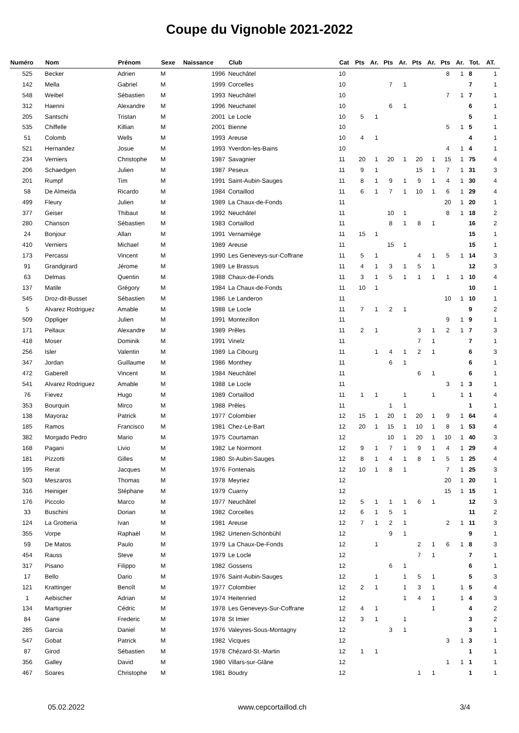Coupe du Vignoble 2021-2022
| Numéro | Nom | Prénom | Sexe | Naissance | Club | Cat | Pts | Ar. | Pts | Ar. | Pts | Ar. | Pts | Ar. | Tot. | AT. |
| --- | --- | --- | --- | --- | --- | --- | --- | --- | --- | --- | --- | --- | --- | --- | --- | --- |
| 525 | Becker | Adrien | M | 1996 | Neuchâtel | 10 | | | | | | | 8 | 1 | 8 | 1 |
| 142 | Mella | Gabriel | M | 1999 | Corcelles | 10 | | | 7 | 1 | | | | | 7 | 1 |
| 548 | Weibel | Sébastien | M | 1993 | Neuchâtel | 10 | | | | | | | 7 | 1 | 7 | 1 |
| 312 | Haenni | Alexandre | M | 1996 | Neuchatel | 10 | | | 6 | 1 | | | | | 6 | 1 |
| 205 | Santschi | Tristan | M | 2001 | Le Locle | 10 | 5 | 1 | | | | | | | 5 | 1 |
| 535 | Chiffelle | Killian | M | 2001 | Bienne | 10 | | | | | | | 5 | 1 | 5 | 1 |
| 51 | Colomb | Wells | M | 1993 | Areuse | 10 | 4 | 1 | | | | | | | 4 | 1 |
| 521 | Hernandez | Josue | M | 1993 | Yverdon-les-Bains | 10 | | | | | | | 4 | 1 | 4 | 1 |
| 234 | Verniers | Christophe | M | 1987 | Savagnier | 11 | 20 | 1 | 20 | 1 | 20 | 1 | 15 | 1 | 75 | 4 |
| 206 | Schaedgen | Julien | M | 1987 | Peseux | 11 | 9 | 1 | | | 15 | 1 | 7 | 1 | 31 | 3 |
| 201 | Rumpf | Tim | M | 1991 | Saint-Aubin-Sauges | 11 | 8 | 1 | 9 | 1 | 9 | 1 | 4 | 1 | 30 | 4 |
| 58 | De Almeida | Ricardo | M | 1984 | Cortaillod | 11 | 6 | 1 | 7 | 1 | 10 | 1 | 6 | 1 | 29 | 4 |
| 499 | Fleury | Julien | M | 1989 | La Chaux-de-Fonds | 11 | | | | | | | 20 | 1 | 20 | 1 |
| 377 | Geiser | Thibaut | M | 1992 | Neuchâtel | 11 | | | 10 | 1 | | | 8 | 1 | 18 | 2 |
| 280 | Chanson | Sébastien | M | 1983 | Cortaillod | 11 | | | 8 | 1 | 8 | 1 | | | 16 | 2 |
| 24 | Bonjour | Allan | M | 1991 | Vernamiège | 11 | 15 | 1 | | | | | | | 15 | 1 |
| 410 | Verniers | Michael | M | 1989 | Areuse | 11 | | | 15 | 1 | | | | | 15 | 1 |
| 173 | Percassi | Vincent | M | 1990 | Les Geneveys-sur-Coffrane | 11 | 5 | 1 | | | 4 | 1 | 5 | 1 | 14 | 3 |
| 91 | Grandgirard | Jérome | M | 1989 | Le Brassus | 11 | 4 | 1 | 3 | 1 | 5 | 1 | | | 12 | 3 |
| 63 | Delmas | Quentin | M | 1988 | Chaux-de-Fonds | 11 | 3 | 1 | 5 | 1 | 1 | 1 | 1 | 1 | 10 | 4 |
| 137 | Matile | Grégory | M | 1984 | La Chaux-de-Fonds | 11 | 10 | 1 | | | | | | | 10 | 1 |
| 545 | Droz-dit-Busset | Sébastien | M | 1986 | Le Landeron | 11 | | | | | | | 10 | 1 | 10 | 1 |
| 5 | Alvarez Rodriguez | Amable | M | 1988 | Le Locle | 11 | 7 | 1 | 2 | 1 | | | | | 9 | 2 |
| 509 | Oppliger | Julien | M | 1991 | Montezillon | 11 | | | | | | | 9 | 1 | 9 | 1 |
| 171 | Pellaux | Alexandre | M | 1989 | Prêles | 11 | 2 | 1 | | | 3 | 1 | 2 | 1 | 7 | 3 |
| 418 | Moser | Dominik | M | 1991 | Vinelz | 11 | | | | | 7 | 1 | | | 7 | 1 |
| 256 | Isler | Valentin | M | 1989 | La Cibourg | 11 | | 1 | 4 | 1 | 2 | 1 | | | 6 | 3 |
| 347 | Jordan | Guillaume | M | 1986 | Monthey | 11 | | | 6 | 1 | | | | | 6 | 1 |
| 472 | Gaberell | Vincent | M | 1984 | Neuchâtel | 11 | | | | | 6 | 1 | | | 6 | 1 |
| 541 | Alvarez Rodriguez | Amable | M | 1988 | Le Locle | 11 | | | | | | | 3 | 1 | 3 | 1 |
| 76 | Fievez | Hugo | M | 1989 | Cortaillod | 11 | 1 | 1 | | 1 | | 1 | | 1 | 1 | 4 |
| 353 | Bourquin | Mirco | M | 1988 | Prêles | 11 | | | 1 | 1 | | | | | 1 | 1 |
| 138 | Mayoraz | Patrick | M | 1977 | Colombier | 12 | 15 | 1 | 20 | 1 | 20 | 1 | 9 | 1 | 64 | 4 |
| 185 | Ramos | Francisco | M | 1981 | Chez-Le-Bart | 12 | 20 | 1 | 15 | 1 | 10 | 1 | 8 | 1 | 53 | 4 |
| 382 | Morgado Pedro | Mario | M | 1975 | Courtaman | 12 | | | 10 | 1 | 20 | 1 | 10 | 1 | 40 | 3 |
| 168 | Pagani | Livio | M | 1982 | Le Noirmont | 12 | 9 | 1 | 7 | 1 | 9 | 1 | 4 | 1 | 29 | 4 |
| 181 | Pizzotti | Gilles | M | 1980 | St-Aubin-Sauges | 12 | 8 | 1 | 4 | 1 | 8 | 1 | 5 | 1 | 25 | 4 |
| 195 | Rerat | Jacques | M | 1976 | Fontenais | 12 | 10 | 1 | 8 | 1 | | | 7 | 1 | 25 | 3 |
| 503 | Meszaros | Thomas | M | 1978 | Meyriez | 12 | | | | | | | 20 | 1 | 20 | 1 |
| 316 | Heiniger | Stéphane | M | 1979 | Cuarny | 12 | | | | | | | 15 | 1 | 15 | 1 |
| 176 | Piccolo | Marco | M | 1977 | Neuchâtel | 12 | 5 | 1 | 1 | 1 | 6 | 1 | | | 12 | 3 |
| 33 | Buschini | Dorian | M | 1982 | Corcelles | 12 | 6 | 1 | 5 | 1 | | | | | 11 | 2 |
| 124 | La Grotteria | Ivan | M | 1981 | Areuse | 12 | 7 | 1 | 2 | 1 | | | 2 | 1 | 11 | 3 |
| 355 | Vorpe | Raphaël | M | 1982 | Urtenen-Schönbühl | 12 | | | 9 | 1 | | | | | 9 | 1 |
| 59 | De Matos | Paulo | M | 1979 | La Chaux-De-Fonds | 12 | | 1 | | | 2 | 1 | 6 | 1 | 8 | 3 |
| 454 | Rauss | Steve | M | 1979 | Le Locle | 12 | | | | | 7 | 1 | | | 7 | 1 |
| 317 | Pisano | Filippo | M | 1982 | Gossens | 12 | | | 6 | 1 | | | | | 6 | 1 |
| 17 | Bello | Dario | M | 1976 | Saint-Aubin-Sauges | 12 | | 1 | | 1 | 5 | 1 | | | 5 | 3 |
| 121 | Krattinger | Benoît | M | 1977 | Colombier | 12 | 2 | 1 | | 1 | 3 | 1 | | 1 | 5 | 4 |
| 1 | Aebischer | Adrian | M | 1974 | Heitenried | 12 | | | | 1 | 4 | 1 | | 1 | 4 | 3 |
| 134 | Martignier | Cédric | M | 1978 | Les Geneveys-Sur-Coffrane | 12 | 4 | 1 | | | | 1 | | | 4 | 2 |
| 84 | Gane | Frederic | M | 1978 | St Imier | 12 | 3 | 1 | | 1 | | | | | 3 | 2 |
| 285 | Garcia | Daniel | M | 1976 | Valeyres-Sous-Montagny | 12 | | | 3 | 1 | | | | | 3 | 1 |
| 547 | Gobat | Patrick | M | 1982 | Vicques | 12 | | | | | | | 3 | 1 | 3 | 1 |
| 87 | Girod | Sébastien | M | 1978 | Chézard-St.-Martin | 12 | 1 | 1 | | | | | | | 1 | 1 |
| 356 | Galley | David | M | 1980 | Villars-sur-Glâne | 12 | | | | | | | 1 | 1 | 1 | 1 |
| 467 | Soares | Christophe | M | 1981 | Boudry | 12 | | | | | 1 | 1 | | | 1 | 1 |
05.02.2022 www.cepcortaillod.ch 3/4